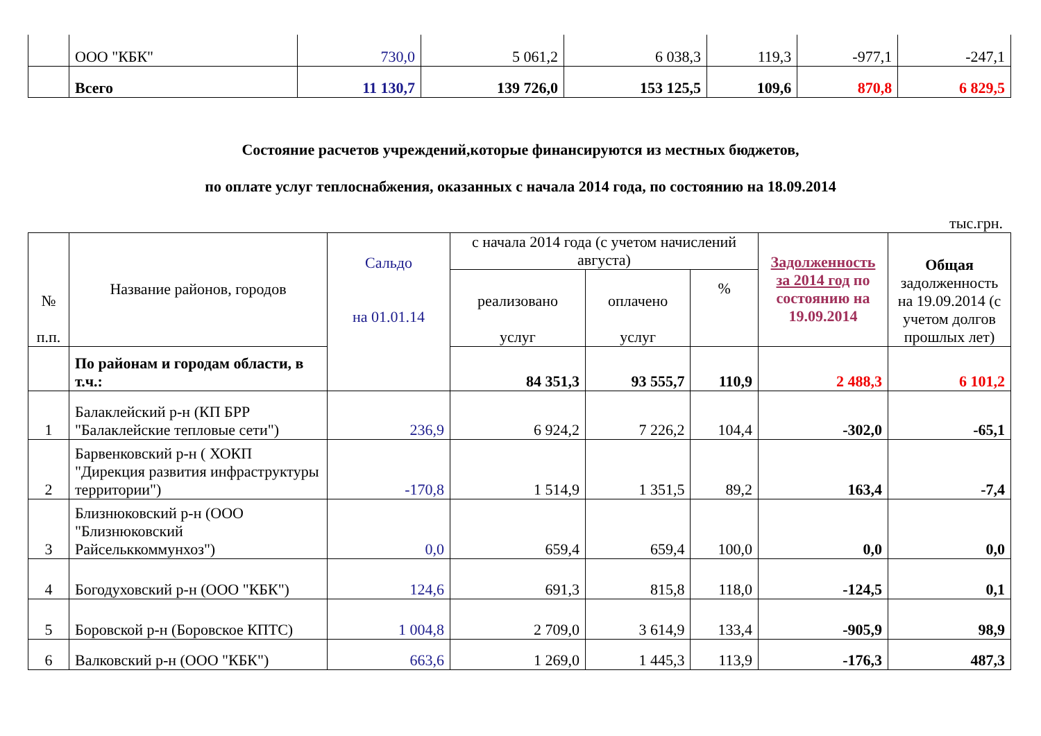| | ООО "КБК" | 730,0 | 5 061,2 | 6 038,3 | 119,3 | -977,1 | -247,1 |
| | Всего | 11 130,7 | 139 726,0 | 153 125,5 | 109,6 | 870,8 | 6 829,5 |
Состояние расчетов учреждений,которые финансируются из местных бюджетов,
по оплате услуг теплоснабжения, оказанных с начала 2014 года, по состоянию на 18.09.2014
тыс.грн.
| № п.п. | Название районов, городов | Сальдо на 01.01.14 | с начала 2014 года (с учетом начислений августа) | | | Задолженность за 2014 год по состоянию на 19.09.2014 | Общая задолженность на 19.09.2014 (с учетом долгов прошлых лет) |
| --- | --- | --- | --- | --- | --- | --- | --- |
| | | | реализовано услуг | оплачено услуг | % | | |
| | По районам и городам области, в т.ч.: | | 84 351,3 | 93 555,7 | 110,9 | 2 488,3 | 6 101,2 |
| 1 | Балаклейский р-н (КП БРР "Балаклейские тепловые сети") | 236,9 | 6 924,2 | 7 226,2 | 104,4 | -302,0 | -65,1 |
| 2 | Барвенковский р-н ( ХОКП "Дирекция развития инфраструктуры территории") | -170,8 | 1 514,9 | 1 351,5 | 89,2 | 163,4 | -7,4 |
| 3 | Близнюковский р-н (ООО "Близнюковский Райсельккоммунхоз") | 0,0 | 659,4 | 659,4 | 100,0 | 0,0 | 0,0 |
| 4 | Богодуховский р-н (ООО "КБК") | 124,6 | 691,3 | 815,8 | 118,0 | -124,5 | 0,1 |
| 5 | Боровской р-н (Боровское КПТС) | 1 004,8 | 2 709,0 | 3 614,9 | 133,4 | -905,9 | 98,9 |
| 6 | Валковский р-н (ООО "КБК") | 663,6 | 1 269,0 | 1 445,3 | 113,9 | -176,3 | 487,3 |